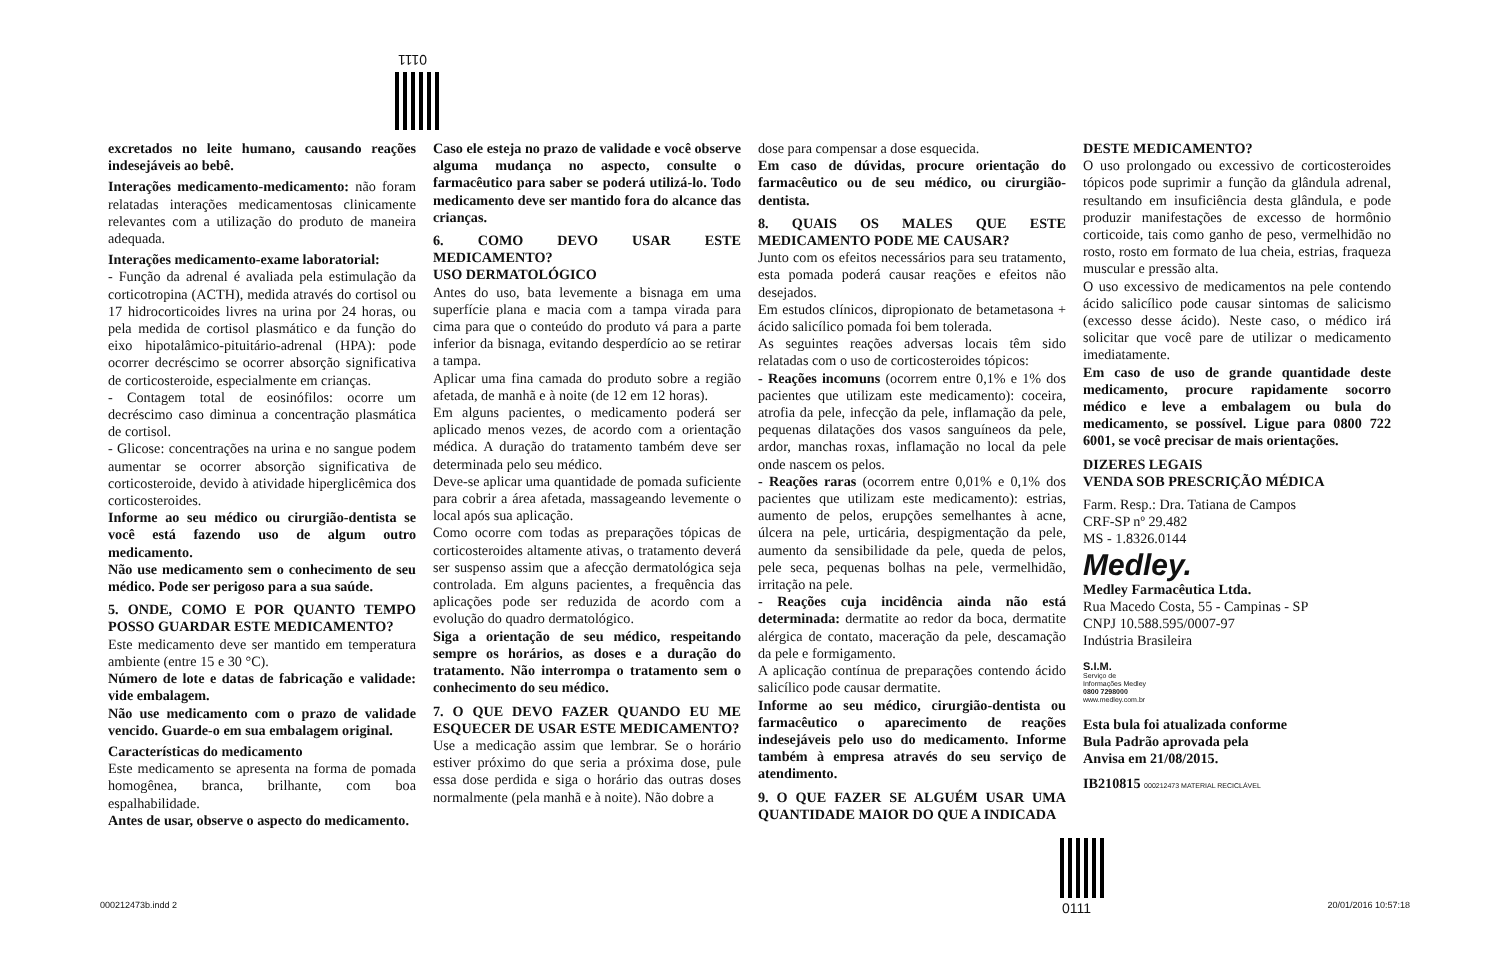0111
excretados no leite humano, causando reações indesejáveis ao bebê.
Interações medicamento-medicamento: não foram relatadas interações medicamentosas clinicamente relevantes com a utilização do produto de maneira adequada.
Interações medicamento-exame laboratorial:
- Função da adrenal é avaliada pela estimulação da corticotropina (ACTH), medida através do cortisol ou 17 hidrocorticoides livres na urina por 24 horas, ou pela medida de cortisol plasmático e da função do eixo hipotalâmico-pituitário-adrenal (HPA): pode ocorrer decréscimo se ocorrer absorção significativa de corticosteroide, especialmente em crianças.
- Contagem total de eosinófilos: ocorre um decréscimo caso diminua a concentração plasmática de cortisol.
- Glicose: concentrações na urina e no sangue podem aumentar se ocorrer absorção significativa de corticosteroide, devido à atividade hiperglicêmica dos corticosteroides.
Informe ao seu médico ou cirurgião-dentista se você está fazendo uso de algum outro medicamento.
Não use medicamento sem o conhecimento de seu médico. Pode ser perigoso para a sua saúde.
5. ONDE, COMO E POR QUANTO TEMPO POSSO GUARDAR ESTE MEDICAMENTO?
Este medicamento deve ser mantido em temperatura ambiente (entre 15 e 30 °C).
Número de lote e datas de fabricação e validade: vide embalagem.
Não use medicamento com o prazo de validade vencido. Guarde-o em sua embalagem original.
Características do medicamento
Este medicamento se apresenta na forma de pomada homogênea, branca, brilhante, com boa espalhabilidade.
Antes de usar, observe o aspecto do medicamento.
Caso ele esteja no prazo de validade e você observe alguma mudança no aspecto, consulte o farmacêutico para saber se poderá utilizá-lo. Todo medicamento deve ser mantido fora do alcance das crianças.
6. COMO DEVO USAR ESTE MEDICAMENTO?
USO DERMATOLÓGICO
Antes do uso, bata levemente a bisnaga em uma superfície plana e macia com a tampa virada para cima para que o conteúdo do produto vá para a parte inferior da bisnaga, evitando desperdício ao se retirar a tampa.
Aplicar uma fina camada do produto sobre a região afetada, de manhã e à noite (de 12 em 12 horas).
Em alguns pacientes, o medicamento poderá ser aplicado menos vezes, de acordo com a orientação médica. A duração do tratamento também deve ser determinada pelo seu médico.
Deve-se aplicar uma quantidade de pomada suficiente para cobrir a área afetada, massageando levemente o local após sua aplicação.
Como ocorre com todas as preparações tópicas de corticosteroides altamente ativas, o tratamento deverá ser suspenso assim que a afecção dermatológica seja controlada. Em alguns pacientes, a frequência das aplicações pode ser reduzida de acordo com a evolução do quadro dermatológico.
Siga a orientação de seu médico, respeitando sempre os horários, as doses e a duração do tratamento. Não interrompa o tratamento sem o conhecimento do seu médico.
7. O QUE DEVO FAZER QUANDO EU ME ESQUECER DE USAR ESTE MEDICAMENTO?
Use a medicação assim que lembrar. Se o horário estiver próximo do que seria a próxima dose, pule essa dose perdida e siga o horário das outras doses normalmente (pela manhã e à noite). Não dobre a
dose para compensar a dose esquecida.
Em caso de dúvidas, procure orientação do farmacêutico ou de seu médico, ou cirurgião-dentista.
8. QUAIS OS MALES QUE ESTE MEDICAMENTO PODE ME CAUSAR?
Junto com os efeitos necessários para seu tratamento, esta pomada poderá causar reações e efeitos não desejados.
Em estudos clínicos, dipropionato de betametasona + ácido salicílico pomada foi bem tolerada.
As seguintes reações adversas locais têm sido relatadas com o uso de corticosteroides tópicos:
- Reações incomuns (ocorrem entre 0,1% e 1% dos pacientes que utilizam este medicamento): coceira, atrofia da pele, infecção da pele, inflamação da pele, pequenas dilatações dos vasos sanguíneos da pele, ardor, manchas roxas, inflamação no local da pele onde nascem os pelos.
- Reações raras (ocorrem entre 0,01% e 0,1% dos pacientes que utilizam este medicamento): estrias, aumento de pelos, erupções semelhantes à acne, úlcera na pele, urticária, despigmentação da pele, aumento da sensibilidade da pele, queda de pelos, pele seca, pequenas bolhas na pele, vermelhidão, irritação na pele.
- Reações cuja incidência ainda não está determinada: dermatite ao redor da boca, dermatite alérgica de contato, maceração da pele, descamação da pele e formigamento.
A aplicação contínua de preparações contendo ácido salicílico pode causar dermatite.
Informe ao seu médico, cirurgião-dentista ou farmacêutico o aparecimento de reações indesejáveis pelo uso do medicamento. Informe também à empresa através do seu serviço de atendimento.
9. O QUE FAZER SE ALGUÉM USAR UMA QUANTIDADE MAIOR DO QUE A INDICADA
DESTE MEDICAMENTO?
O uso prolongado ou excessivo de corticosteroides tópicos pode suprimir a função da glândula adrenal, resultando em insuficiência desta glândula, e pode produzir manifestações de excesso de hormônio corticoide, tais como ganho de peso, vermelhidão no rosto, rosto em formato de lua cheia, estrias, fraqueza muscular e pressão alta.
O uso excessivo de medicamentos na pele contendo ácido salicílico pode causar sintomas de salicismo (excesso desse ácido). Neste caso, o médico irá solicitar que você pare de utilizar o medicamento imediatamente.
Em caso de uso de grande quantidade deste medicamento, procure rapidamente socorro médico e leve a embalagem ou bula do medicamento, se possível. Ligue para 0800 722 6001, se você precisar de mais orientações.
DIZERES LEGAIS
VENDA SOB PRESCRIÇÃO MÉDICA
Farm. Resp.: Dra. Tatiana de Campos
CRF-SP nº 29.482
MS - 1.8326.0144
Medley.
Medley Farmacêutica Ltda.
Rua Macedo Costa, 55 - Campinas - SP
CNPJ 10.588.595/0007-97
Indústria Brasileira
S.I.M.
Serviço de
Informações Medley
0800 7298000
www.medley.com.br
Esta bula foi atualizada conforme
Bula Padrão aprovada pela
Anvisa em 21/08/2015.
IB210815 000212473 MATERIAL RECICLÁVEL
0111
000212473b.indd 2 20/01/2016 10:57:18